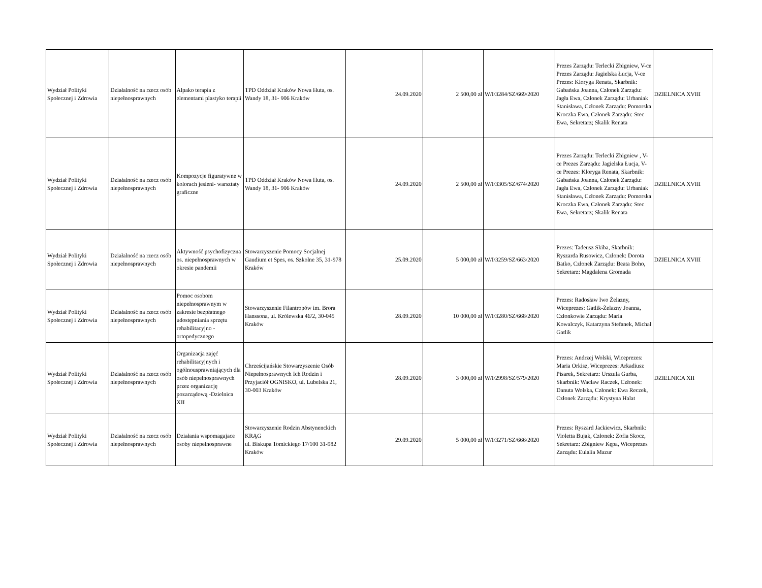| Wydział Polityki Społecznej i Zdrowia | Działalność na rzecz osób niepełnosprawnych | Alpako terapia z elementami plastyko terapii | TPD Oddział Kraków Nowa Huta, os. Wandy 18, 31- 906 Kraków | 24.09.2020 | 2 500,00 zł | W/I/3284/SZ/669/2020 | Prezes Zarządu: Terlecki Zbigniew, V-ce Prezes Zarządu: Jagielska Łucja, V-ce Prezes: Kloryga Renata, Skarbnik: Gabańska Joanna, Członek Zarządu: Jagła Ewa, Członek Zarządu: Urbaniak Stanisława, Członek Zarządu: Pomorska Kroczka Ewa, Członek Zarządu: Stec Ewa, Sekretarz; Skalik Renata | DZIELNICA XVIII |
| Wydział Polityki Społecznej i Zdrowia | Działalność na rzecz osób niepełnosprawnych | Kompozycje figuratywne w kolorach jesieni- warsztaty graficzne | TPD Oddział Kraków Nowa Huta, os. Wandy 18, 31- 906 Kraków | 24.09.2020 | 2 500,00 zł | W/I/3305/SZ/674/2020 | Prezes Zarządu: Terlecki Zbigniew , V-ce Prezes Zarządu: Jagielska Łucja, V-ce Prezes: Kloryga Renata, Skarbnik: Gabańska Joanna, Członek Zarządu: Jagła Ewa, Członek Zarządu: Urbaniak Stanisława, Członek Zarządu: Pomorska Kroczka Ewa, Członek Zarządu: Stec Ewa, Sekretarz; Skalik Renata | DZIELNICA XVIII |
| Wydział Polityki Społecznej i Zdrowia | Działalność na rzecz osób niepełnosprawnych | Aktywność psychofizyczna os. niepełnosprawnych w okresie pandemii | Stowarzyszenie Pomocy Socjalnej Gaudium et Spes, os. Szkolne 35, 31-978 Kraków | 25.09.2020 | 5 000,00 zł | W/I/3259/SZ/663/2020 | Prezes: Tadeusz Skiba, Skarbnik: Ryszarda Rusowicz, Członek: Dorota Batko, Członek Zarządu: Beata Boho, Sekretarz: Magdalena Gromada | DZIELNICA XVIII |
| Wydział Polityki Społecznej i Zdrowia | Działalność na rzecz osób niepełnosprawnych | Pomoc osobom niepełnosprawnym w zakresie bezpłatnego udostępniania sprzętu rehabilitacyjno - ortopedycznego | Stowarzyszenie Filantropów im. Brora Hanssona, ul. Królewska 46/2, 30-045 Kraków | 28.09.2020 | 10 000,00 zł | W/I/3280/SZ/668/2020 | Prezes: Radosław Iwo Żelazny, Wiceprezes: Gatlik-Żelazny Joanna, Członkowie Zarządu: Maria Kowalczyk, Katarzyna Stefanek, Michał Gatlik | |
| Wydział Polityki Społecznej i Zdrowia | Działalność na rzecz osób niepełnosprawnych | Organizacja zajęć rehabilitacyjnych i ogólnousprawniających dla osób niepełnosprawnych przez organizację pozarządową -Dzielnica XII | Chrześcijańskie Stowarzyszenie Osób Niepełnosprawnych Ich Rodzin i Przyjaciół OGNISKO, ul. Lubelska 21, 30-003 Kraków | 28.09.2020 | 3 000,00 zł | W/I/2998/SZ/579/2020 | Prezes: Andrzej Wolski, Wiceprezes: Maria Orkisz, Wiceprezes: Arkadiusz Pisarek, Sekretarz: Urszula Gurba, Skarbnik: Wacław Raczek, Członek: Danuta Wolska, Członek: Ewa Reczek, Członek Zarządu: Krystyna Halat | DZIELNICA XII |
| Wydział Polityki Społecznej i Zdrowia | Działalność na rzecz osób niepełnosprawnych | Działania wspomagajace osoby niepełnosprawne | Stowarzyszenie Rodzin Abstynenckich KRĄG ul. Biskupa Tomickiego 17/100 31-982 Kraków | 29.09.2020 | 5 000,00 zł | W/I/3271/SZ/666/2020 | Prezes: Ryszard Jackiewicz, Skarbnik: Violetta Bujak, Członek: Zofia Skocz, Sekretarz: Zbigniew Kępa, Wiceprezes Zarządu: Eulalia Mazur | |